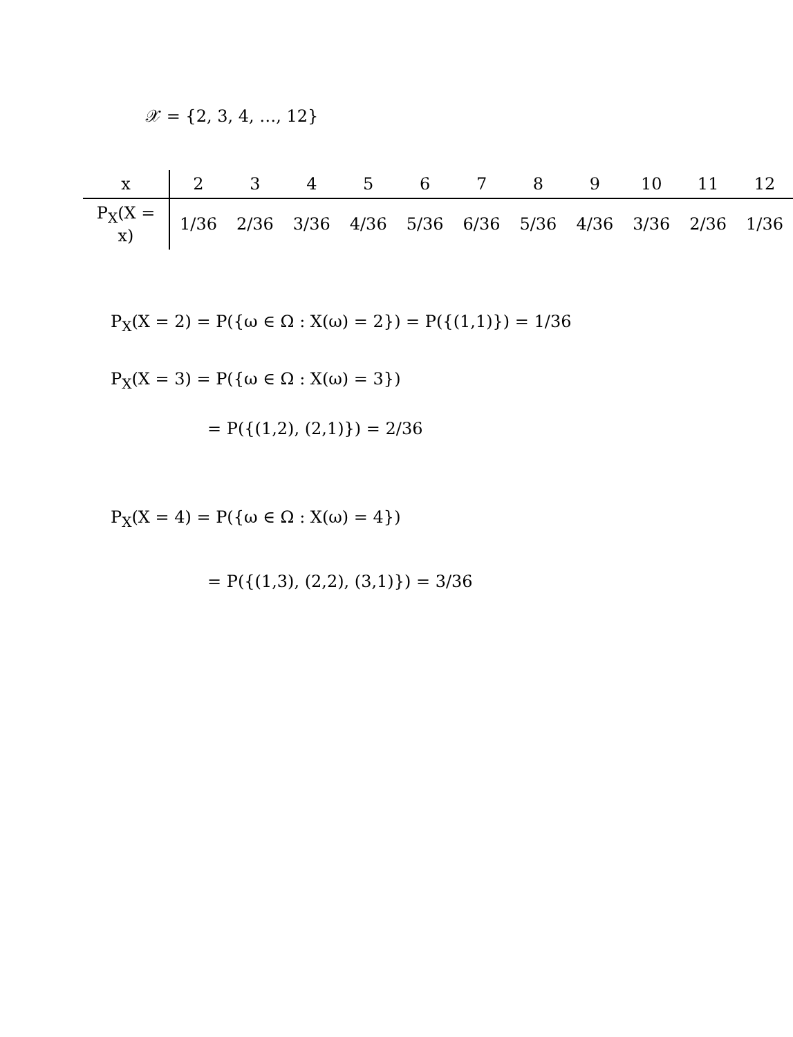𝒳 = {2, 3, 4, …, 12}
| x | 2 | 3 | 4 | 5 | 6 | 7 | 8 | 9 | 10 | 11 | 12 |
| P<sub>X</sub>(X = x) | 1/36 | 2/36 | 3/36 | 4/36 | 5/36 | 6/36 | 5/36 | 4/36 | 3/36 | 2/36 | 1/36 |
P<sub>X</sub>(X = 2) = P({ω ∈ Ω : X(ω) = 2}) = P({(1,1)}) = 1/36
P<sub>X</sub>(X = 3) = P({ω ∈ Ω : X(ω) = 3})
= P({(1,2), (2,1)}) = 2/36
P<sub>X</sub>(X = 4) = P({ω ∈ Ω : X(ω) = 4})
= P({(1,3), (2,2), (3,1)}) = 3/36